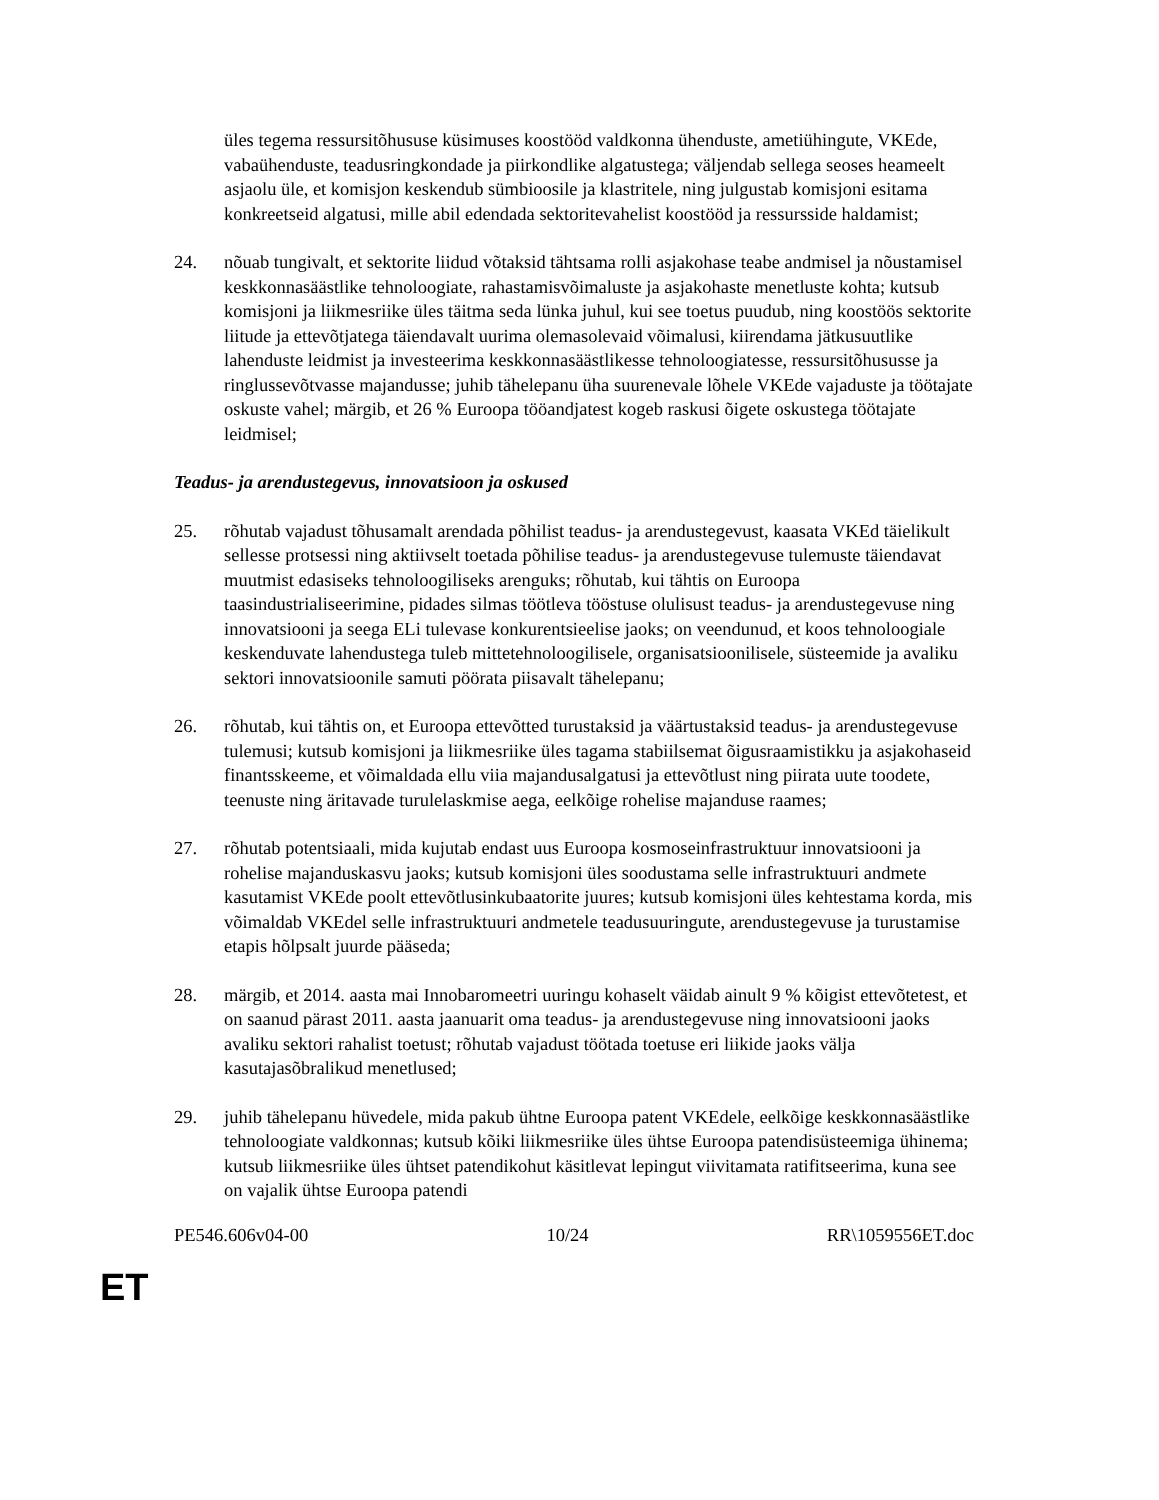üles tegema ressursitõhususe küsimuses koostööd valdkonna ühenduste, ametiühingute, VKEde, vabaühenduste, teadusringkondade ja piirkondlike algatustega; väljendab sellega seoses heameelt asjaolu üle, et komisjon keskendub sümbioosile ja klastritele, ning julgustab komisjoni esitama konkreetseid algatusi, mille abil edendada sektoritevahelist koostööd ja ressursside haldamist;
24. nõuab tungivalt, et sektorite liidud võtaksid tähtsama rolli asjakohase teabe andmisel ja nõustamisel keskkonnasäästlike tehnoloogiate, rahastamisvõimaluste ja asjakohaste menetluste kohta; kutsub komisjoni ja liikmesriike üles täitma seda lünka juhul, kui see toetus puudub, ning koostöös sektorite liitude ja ettevõtjatega täiendavalt uurima olemasolevaid võimalusi, kiirendama jätkusuutlike lahenduste leidmist ja investeerima keskkonnasäästlikesse tehnoloogiatesse, ressursitõhususse ja ringlussevõtvasse majandusse; juhib tähelepanu üha suurenevale lõhele VKEde vajaduste ja töötajate oskuste vahel; märgib, et 26 % Euroopa tööandjatest kogeb raskusi õigete oskustega töötajate leidmisel;
Teadus- ja arendustegevus, innovatsioon ja oskused
25. rõhutab vajadust tõhusamalt arendada põhilist teadus- ja arendustegevust, kaasata VKEd täielikult sellesse protsessi ning aktiivselt toetada põhilise teadus- ja arendustegevuse tulemuste täiendavat muutmist edasiseks tehnoloogiliseks arenguks; rõhutab, kui tähtis on Euroopa taasindustrialiseerimine, pidades silmas töötleva tööstuse olulisust teadus- ja arendustegevuse ning innovatsiooni ja seega ELi tulevase konkurentsieelise jaoks; on veendunud, et koos tehnoloogiale keskenduvate lahendustega tuleb mittetehnoloogilisele, organisatsioonilisele, süsteemide ja avaliku sektori innovatsioonile samuti pöörata piisavalt tähelepanu;
26. rõhutab, kui tähtis on, et Euroopa ettevõtted turustaksid ja väärtustaksid teadus- ja arendustegevuse tulemusi; kutsub komisjoni ja liikmesriike üles tagama stabiilsemat õigusraamistikku ja asjakohaseid finantsskeeme, et võimaldada ellu viia majandusalgatusi ja ettevõtlust ning piirata uute toodete, teenuste ning äritavade turulelaskmise aega, eelkõige rohelise majanduse raames;
27. rõhutab potentsiaali, mida kujutab endast uus Euroopa kosmoseinfrastruktuur innovatsiooni ja rohelise majanduskasvu jaoks; kutsub komisjoni üles soodustama selle infrastruktuuri andmete kasutamist VKEde poolt ettevõtlusinkubaatorite juures; kutsub komisjoni üles kehtestama korda, mis võimaldab VKEdel selle infrastruktuuri andmetele teadusuuringute, arendustegevuse ja turustamise etapis hõlpsalt juurde pääseda;
28. märgib, et 2014. aasta mai Innobaromeetri uuringu kohaselt väidab ainult 9 % kõigist ettevõtetest, et on saanud pärast 2011. aasta jaanuarit oma teadus- ja arendustegevuse ning innovatsiooni jaoks avaliku sektori rahalist toetust; rõhutab vajadust töötada toetuse eri liikide jaoks välja kasutajasõbralikud menetlused;
29. juhib tähelepanu hüvedele, mida pakub ühtne Euroopa patent VKEdele, eelkõige keskkonnasäästlike tehnoloogiate valdkonnas; kutsub kõiki liikmesriike üles ühtse Euroopa patendisüsteemiga ühinema; kutsub liikmesriike üles ühtset patendikohut käsitlevat lepingut viivitamata ratifitseerima, kuna see on vajalik ühtse Euroopa patendi
PE546.606v04-00 10/24 RR\1059556ET.doc
ET